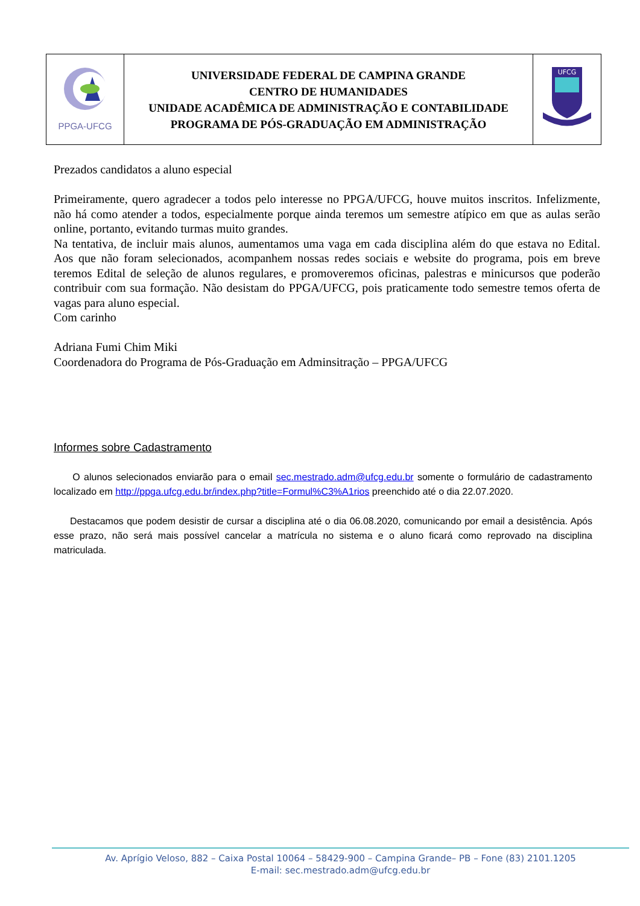| PPGA-UFCG | UNIVERSIDADE FEDERAL DE CAMPINA GRANDE CENTRO DE HUMANIDADES UNIDADE ACADÊMICA DE ADMINISTRAÇÃO E CONTABILIDADE PROGRAMA DE PÓS-GRADUAÇÃO EM ADMINISTRAÇÃO | UFCG |
Prezados candidatos a aluno especial
Primeiramente, quero agradecer a todos pelo interesse no PPGA/UFCG, houve muitos inscritos. Infelizmente, não há como atender a todos, especialmente porque ainda teremos um semestre atípico em que as aulas serão online, portanto, evitando turmas muito grandes.
Na tentativa, de incluir mais alunos, aumentamos uma vaga em cada disciplina além do que estava no Edital. Aos que não foram selecionados, acompanhem nossas redes sociais e website do programa, pois em breve teremos Edital de seleção de alunos regulares, e promoveremos oficinas, palestras e minicursos que poderão contribuir com sua formação. Não desistam do PPGA/UFCG, pois praticamente todo semestre temos oferta de vagas para aluno especial.
Com carinho
Adriana Fumi Chim Miki
Coordenadora do Programa de Pós-Graduação em Adminsitração – PPGA/UFCG
Informes sobre Cadastramento
O alunos selecionados enviarão para o email sec.mestrado.adm@ufcg.edu.br somente o formulário de cadastramento localizado em http://ppga.ufcg.edu.br/index.php?title=Formul%C3%A1rios preenchido até o dia 22.07.2020.
Destacamos que podem desistir de cursar a disciplina até o dia 06.08.2020, comunicando por email a desistência. Após esse prazo, não será mais possível cancelar a matrícula no sistema e o aluno ficará como reprovado na disciplina matriculada.
Av. Aprígio Veloso, 882 – Caixa Postal 10064 – 58429-900 – Campina Grande– PB – Fone (83) 2101.1205
E-mail: sec.mestrado.adm@ufcg.edu.br